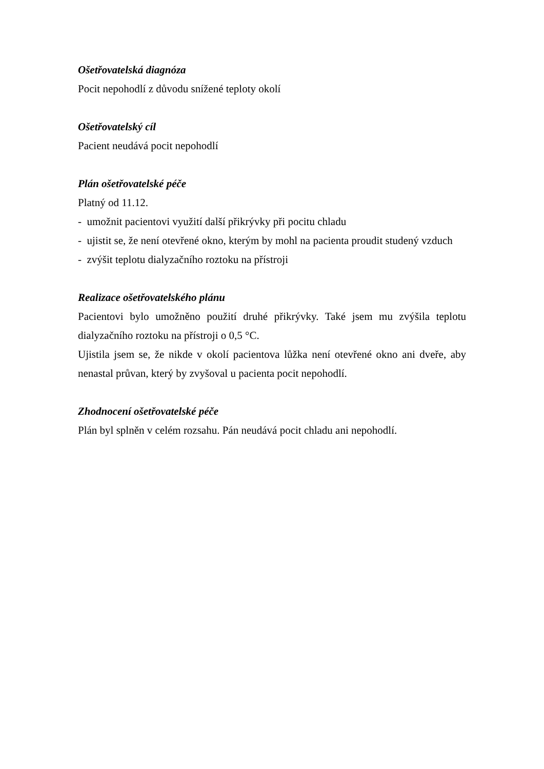Ošetřovatelská diagnóza
Pocit nepohodlí z důvodu snížené teploty okolí
Ošetřovatelský cíl
Pacient neudává pocit nepohodlí
Plán ošetřovatelské péče
Platný od 11.12.
- umožnit pacientovi využití další přikrývky při pocitu chladu
- ujistit se, že není otevřené okno, kterým by mohl na pacienta proudit studený vzduch
- zvýšit teplotu dialyzačního roztoku na přístroji
Realizace ošetřovatelského plánu
Pacientovi bylo umožněno použití druhé přikrývky. Také jsem mu zvýšila teplotu dialyzačního roztoku na přístroji o 0,5 °C.
Ujistila jsem se, že nikde v okolí pacientova lůžka není otevřené okno ani dveře, aby nenastal průvan, který by zvyšoval u pacienta pocit nepohodlí.
Zhodnocení ošetřovatelské péče
Plán byl splněn v celém rozsahu. Pán neudává pocit chladu ani nepohodlí.